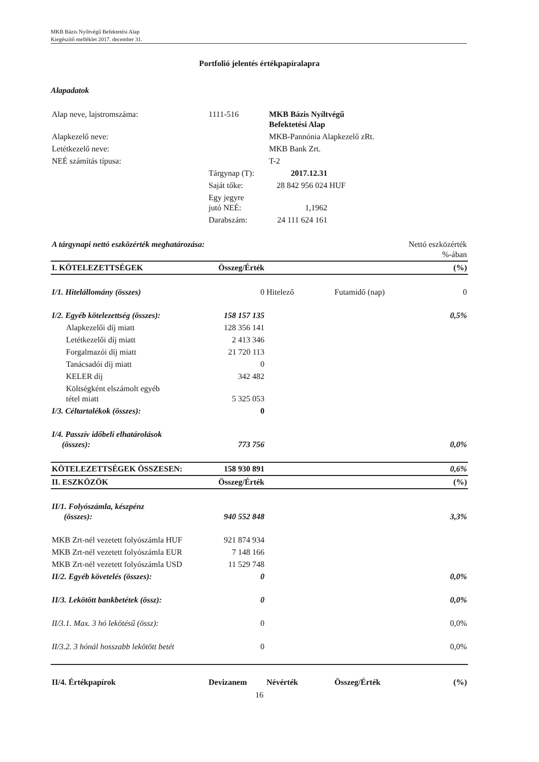MKB Bázis Nyíltvégű Befektetési Alap
Kiegészítő melléklet 2017. december 31.
Portfolió jelentés értékpapíralapra
Alapadatok
| Alap neve, lajstromszáma: | 1111-516 | MKB Bázis Nyíltvégű Befektetési Alap | |
| Alapkezelő neve: | | MKB-Pannónia Alapkezelő zRt. | |
| Letétkezelő neve: | | MKB Bank Zrt. | |
| NEÉ számítás típusa: | | T-2 | |
| | Tárgynap (T): | 2017.12.31 | |
| | Saját tőke: | 28 842 956 024 | HUF |
| | Egy jegyre jutó NEÉ: | 1,1962 | |
| | Darabszám: | 24 111 624 161 | |
| A tárgynapi nettó eszközérték meghatározása: | | | Nettó eszközérték %-ában | |
| I. KÖTELEZETTSÉGEK | Összeg/Érték | | | (%) |
| I/1. Hitelállomány (összes) | 0 | Hitelező | Futamidő (nap) | 0 |
| I/2. Egyéb kötelezettség (összes): | 158 157 135 | | | 0,5% |
| Alapkezelői díj miatt | 128 356 141 | | | |
| Letétkezelői díj miatt | 2 413 346 | | | |
| Forgalmazói díj miatt | 21 720 113 | | | |
| Tanácsadói díj miatt | 0 | | | |
| KELER díj | 342 482 | | | |
| Költségként elszámolt egyéb tétel miatt | 5 325 053 | | | |
| I/3. Céltartalékok (összes): | 0 | | | |
| I/4. Passzív időbeli elhatárolások (összes): | 773 756 | | | 0,0% |
| KÖTELEZETTSÉGEK ÖSSZESEN: | 158 930 891 | | | 0,6% |
| II. ESZKÖZÖK | Összeg/Érték | | | (%) |
| II/1. Folyószámla, készpénz (összes): | 940 552 848 | | | 3,3% |
| MKB Zrt-nél vezetett folyószámla HUF | 921 874 934 | | | |
| MKB Zrt-nél vezetett folyószámla EUR | 7 148 166 | | | |
| MKB Zrt-nél vezetett folyószámla USD | 11 529 748 | | | |
| II/2. Egyéb követelés (összes): | 0 | | | 0,0% |
| II/3. Lekötött bankbetétek (össz): | 0 | | | 0,0% |
| II/3.1. Max. 3 hó lekötésű (össz): | 0 | | | 0,0% |
| II/3.2. 3 hónál hosszabb lekötött betét | 0 | | | 0,0% |
| II/4. Értékpapírok | Devizanem | Névérték | Összeg/Érték | (%) |
16